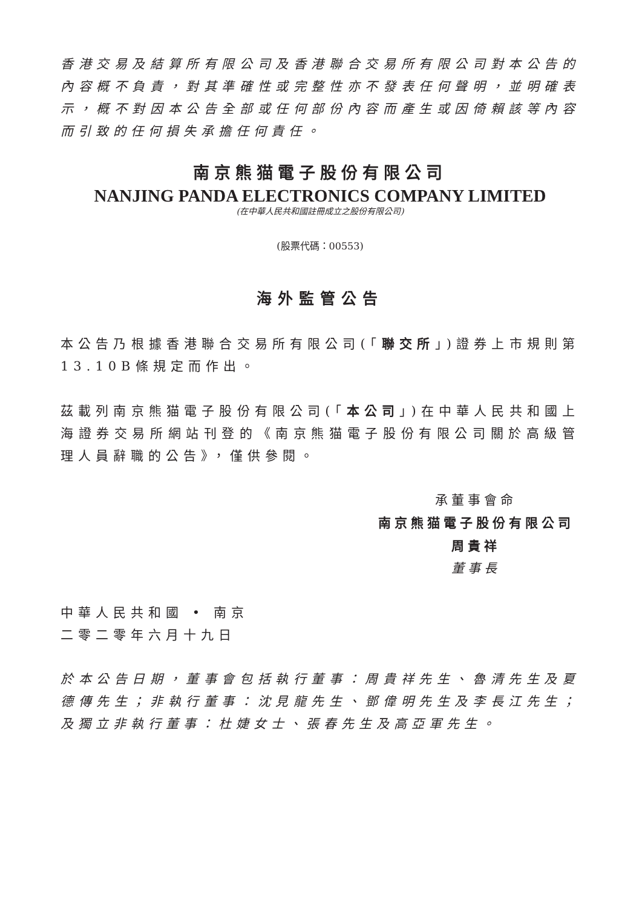香港交易及結算所有限公司及香港聯合交易所有限公司對本公告的內容概不負責，對其準確性或完整性亦不發表任何聲明，並明確表示，概不對因本公告全部或任何部份內容而產生或因倚賴該等內容而引致的任何損失承擔任何責任。
南京熊猫電子股份有限公司
NANJING PANDA ELECTRONICS COMPANY LIMITED
(在中華人民共和國註冊成立之股份有限公司)
(股票代碼：00553)
海外監管公告
本公告乃根據香港聯合交易所有限公司(「聯交所」)證券上市規則第13.10B條規定而作出。
茲載列南京熊猫電子股份有限公司(「本公司」)在中華人民共和國上海證券交易所網站刊登的《南京熊猫電子股份有限公司關於高級管理人員辭職的公告》，僅供參閱。
承董事會命
南京熊猫電子股份有限公司
周貴祥
董事長
中華人民共和國 • 南京
二零二零年六月十九日
於本公告日期，董事會包括執行董事：周貴祥先生、魯清先生及夏德傳先生；非執行董事：沈見龍先生、鄧偉明先生及李長江先生；及獨立非執行董事：杜婕女士、張春先生及高亞軍先生。